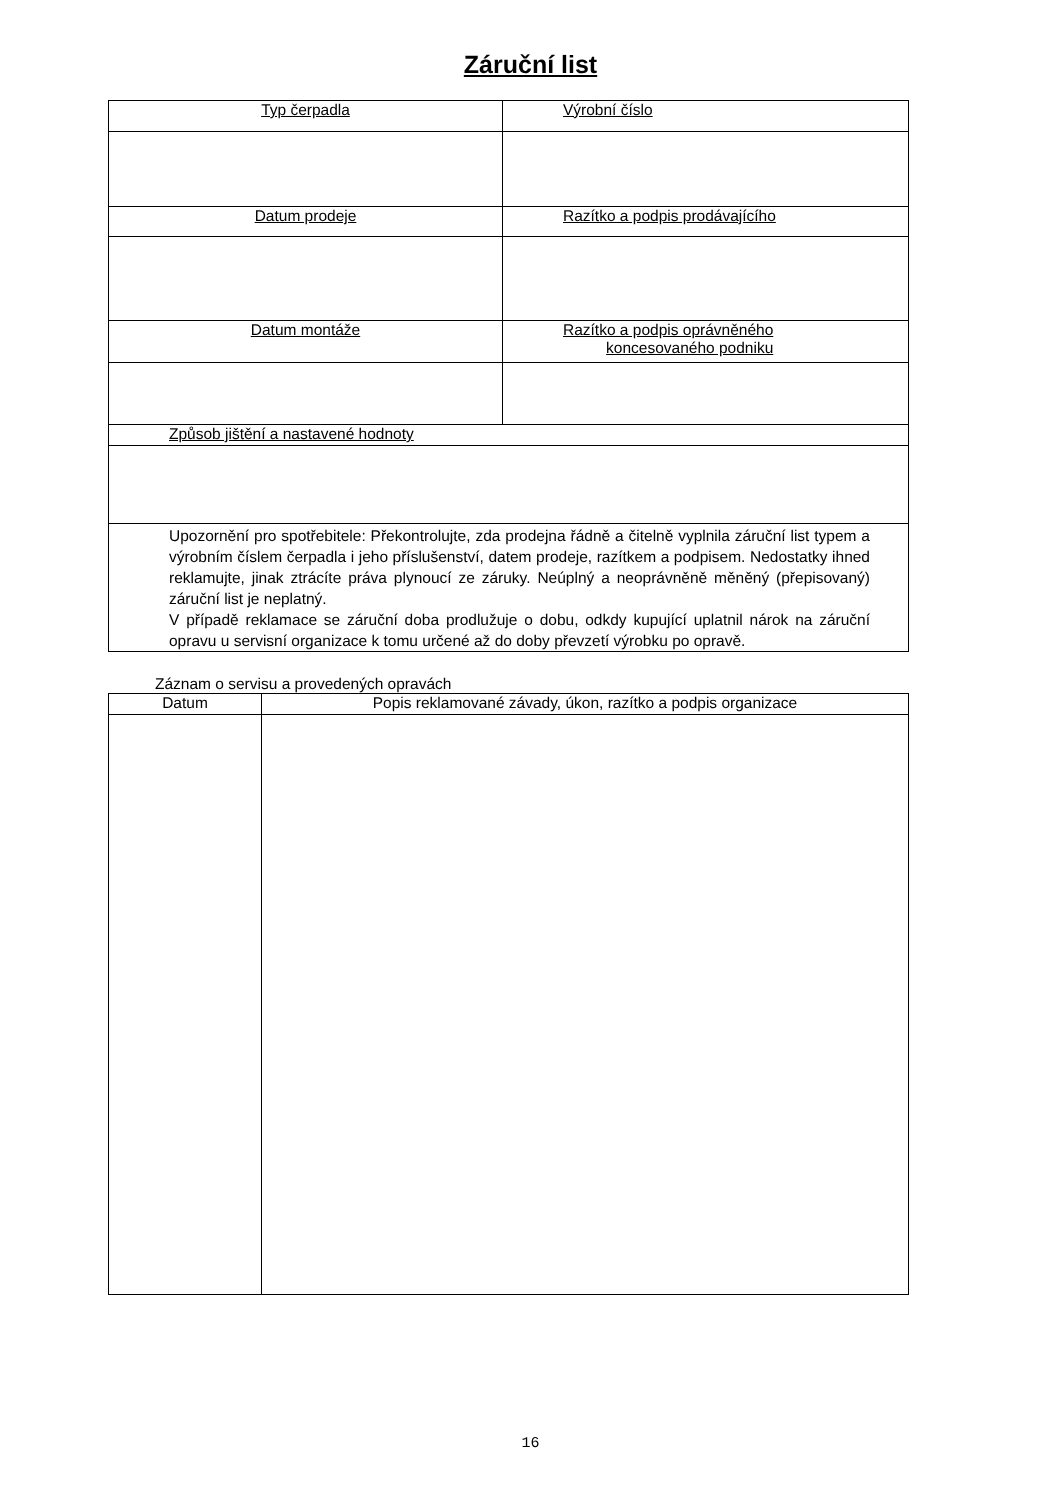Záruční list
| Typ čerpadla | Výrobní číslo |
| Datum prodeje | Razítko a podpis prodávajícího |
| Datum montáže | Razítko a podpis oprávněného koncesovaného podniku |
| Způsob jištění a nastavené hodnoty | |
| Upozornění pro spotřebitele: Překontrolujte, zda prodejna řádně a čitelně vyplnila záruční list typem a výrobním číslem čerpadla i jeho příslušenství, datem prodeje, razítkem a podpisem. Nedostatky ihned reklamujte, jinak ztrácíte práva plynoucí ze záruky. Neúplný a neoprávněně měněný (přepisovaný) záruční list je neplatný. V případě reklamace se záruční doba prodlužuje o dobu, odkdy kupující uplatnil nárok na záruční opravu u servisní organizace k tomu určené až do doby převzetí výrobku po opravě. | |
Záznam o servisu a provedených opravách
| Datum | Popis reklamované závady, úkon, razítko a podpis organizace |
| --- | --- |
16